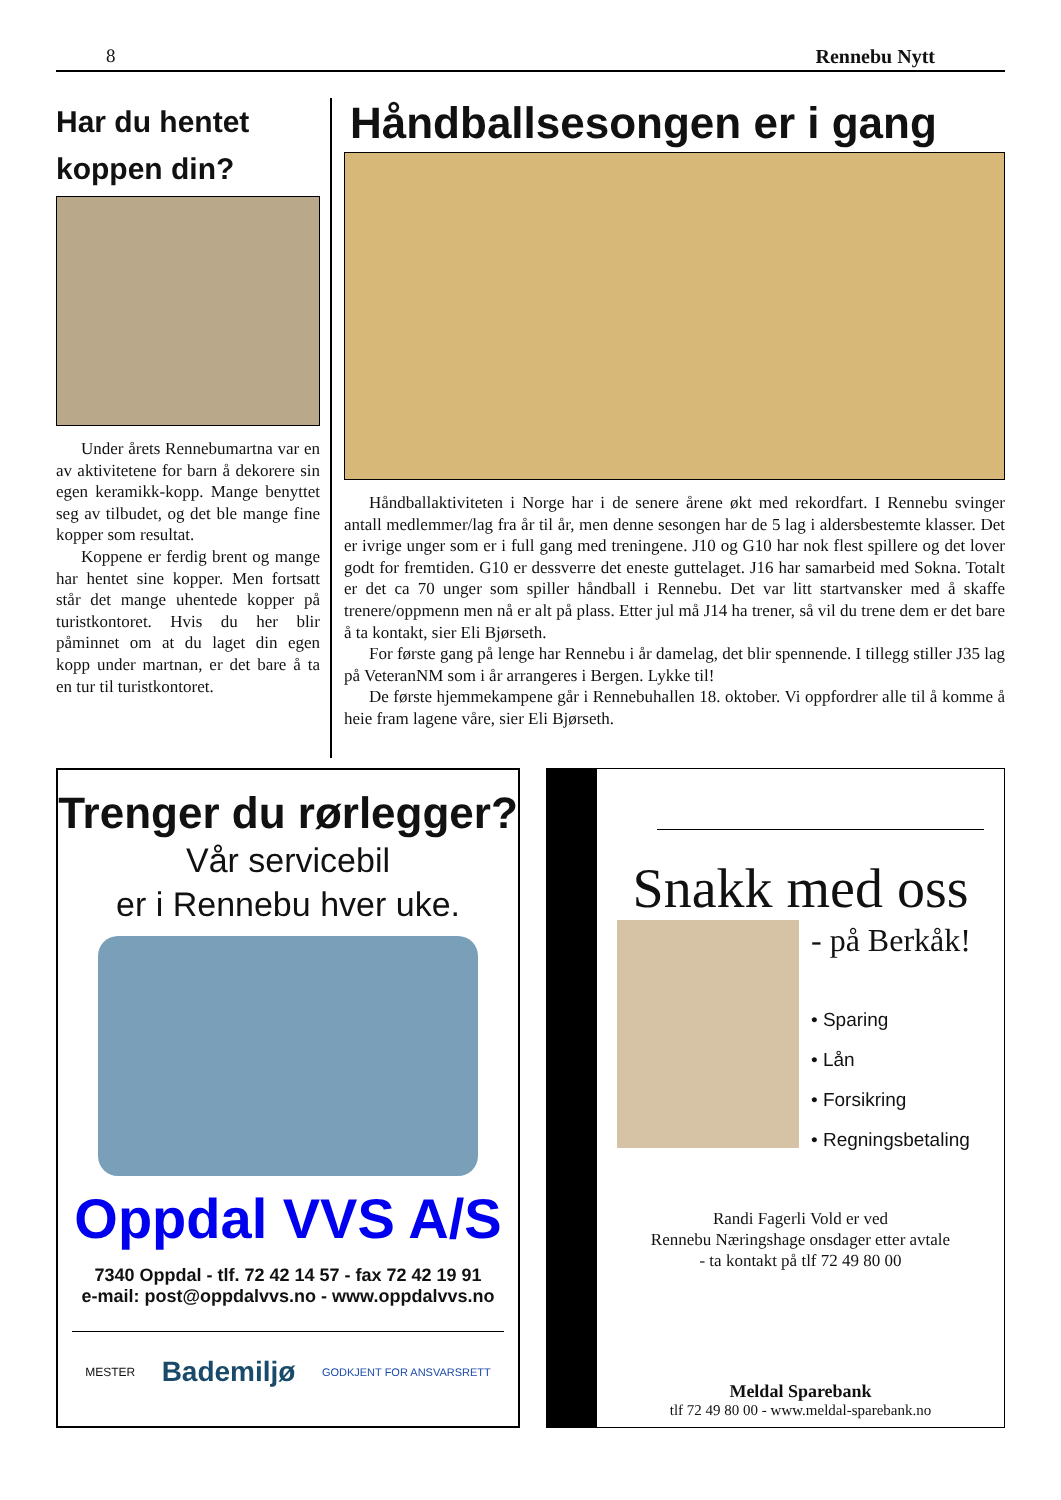8 Rennebu Nytt
Har du hentet koppen din?
Under årets Rennebumartna var en av aktivitetene for barn å dekorere sin egen keramikk-kopp. Mange benyttet seg av tilbudet, og det ble mange fine kopper som resultat.
Koppene er ferdig brent og mange har hentet sine kopper. Men fortsatt står det mange uhentede kopper på turistkontoret. Hvis du her blir påminnet om at du laget din egen kopp under martnan, er det bare å ta en tur til turistkontoret.
Håndballsesongen er i gang
Håndballaktiviteten i Norge har i de senere årene økt med rekordfart. I Rennebu svinger antall medlemmer/lag fra år til år, men denne sesongen har de 5 lag i aldersbestemte klasser. Det er ivrige unger som er i full gang med treningene. J10 og G10 har nok flest spillere og det lover godt for fremtiden. G10 er dessverre det eneste guttelaget. J16 har samarbeid med Sokna. Totalt er det ca 70 unger som spiller håndball i Rennebu. Det var litt startvansker med å skaffe trenere/oppmenn men nå er alt på plass. Etter jul må J14 ha trener, så vil du trene dem er det bare å ta kontakt, sier Eli Bjørseth.
For første gang på lenge har Rennebu i år damelag, det blir spennende. I tillegg stiller J35 lag på VeteranNM som i år arrangeres i Bergen. Lykke til!
De første hjemmekampene går i Rennebuhallen 18. oktober. Vi oppfordrer alle til å komme å heie fram lagene våre, sier Eli Bjørseth.
Trenger du rørlegger?
Vår servicebil
er i Rennebu hver uke.
Oppdal VVS A/S
7340 Oppdal - tlf. 72 42 14 57 - fax 72 42 19 91
e-mail: post@oppdalvvs.no - www.oppdalvvs.no
MESTER Bademiljø GODKJENT FOR ANSVARSRETT
Snakk med oss
- på Berkåk!
• Sparing
• Lån
• Forsikring
• Regningsbetaling
Randi Fagerli Vold er ved
Rennebu Næringshage onsdager etter avtale
- ta kontakt på tlf 72 49 80 00
Meldal Sparebank
tlf 72 49 80 00 - www.meldal-sparebank.no